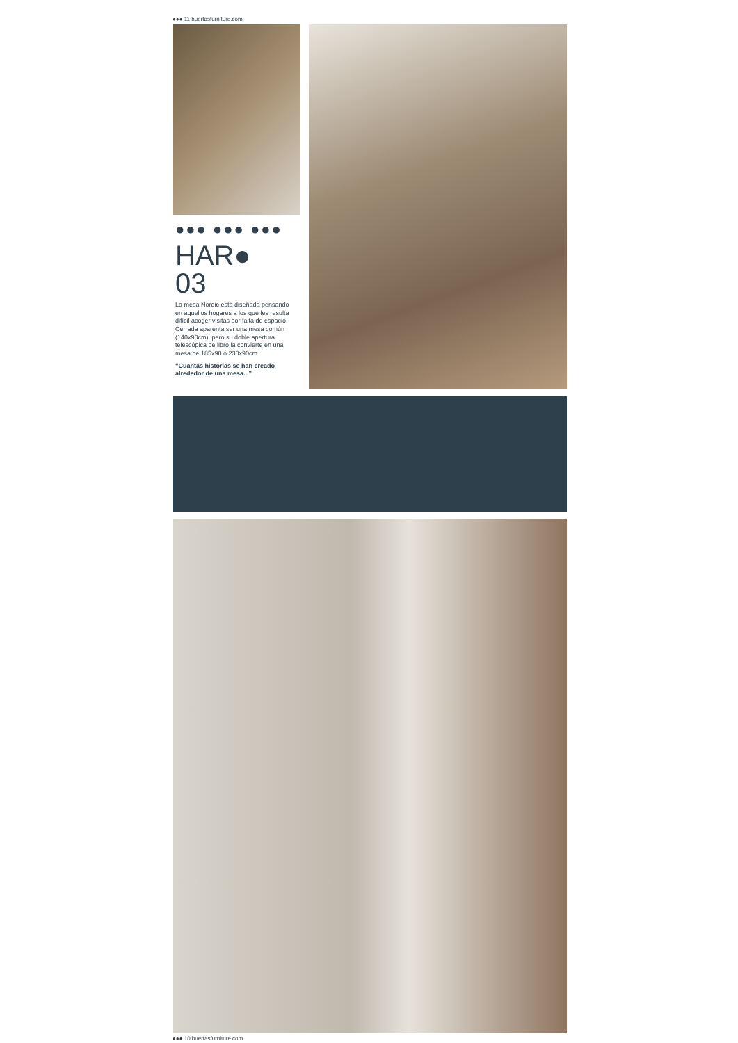●●● 11 huertasfurniture.com
●●● ●●● ●●●
HAR●
03
La mesa Nordic está diseñada pensando en aquellos hogares a los que les resulta difícil acoger visitas por falta de espacio. Cerrada aparenta ser una mesa común (140x90cm), pero su doble apertura telescópica de libro la convierte en una mesa de 185x90 ó 230x90cm.
“Cuantas historias se han creado alrededor de una mesa...”
●●● 10 huertasfurniture.com